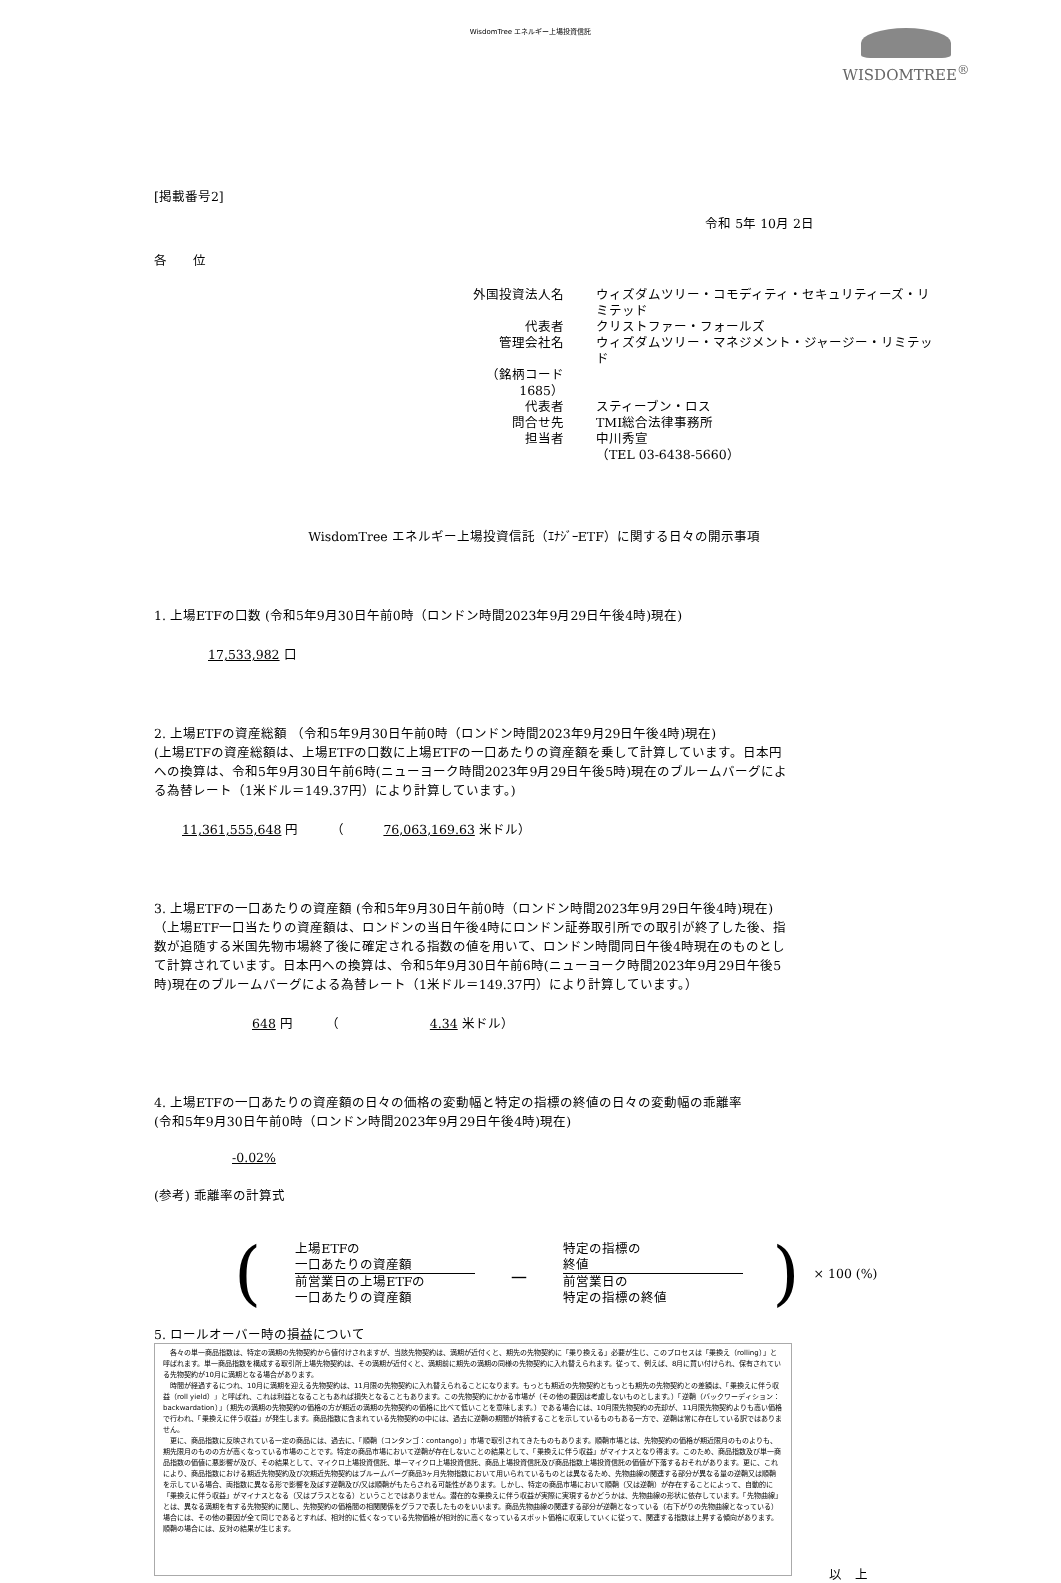WisdomTree エネルギー上場投資信託
WISDOMTREE<sup>®</sup>
[掲載番号2]
令和 5年 10月 2日
各　　位
外国投資法人名 ウィズダムツリー・コモディティ・セキュリティーズ・リミテッド 代表者 クリストファー・フォールズ 管理会社名 ウィズダムツリー・マネジメント・ジャージー・リミテッド （銘柄コード　1685） 代表者 スティーブン・ロス 問合せ先 TMI総合法律事務所 担当者 中川秀宣 （TEL 03-6438-5660）
WisdomTree エネルギー上場投資信託（ｴﾅｼﾞｰETF）に関する日々の開示事項
1. 上場ETFの口数 (令和5年9月30日午前0時（ロンドン時間2023年9月29日午後4時)現在)
17,533,982 口
2. 上場ETFの資産総額 （令和5年9月30日午前0時（ロンドン時間2023年9月29日午後4時)現在)
(上場ETFの資産総額は、上場ETFの口数に上場ETFの一口あたりの資産額を乗して計算しています。日本円への換算は、令和5年9月30日午前6時(ニューヨーク時間2023年9月29日午後5時)現在のブルームバーグによる為替レート（1米ドル＝149.37円）により計算しています。)
11,361,555,648 円　　　（　　　76,063,169.63 米ドル）
3. 上場ETFの一口あたりの資産額 (令和5年9月30日午前0時（ロンドン時間2023年9月29日午後4時)現在)
（上場ETF一口当たりの資産額は、ロンドンの当日午後4時にロンドン証券取引所での取引が終了した後、指数が追随する米国先物市場終了後に確定される指数の値を用いて、ロンドン時間同日午後4時現在のものとして計算されています。日本円への換算は、令和5年9月30日午前6時(ニューヨーク時間2023年9月29日午後5時)現在のブルームバーグによる為替レート（1米ドル＝149.37円）により計算しています。）
648 円　　　（　　　　　　　4.34 米ドル）
4. 上場ETFの一口あたりの資産額の日々の価格の変動幅と特定の指標の終値の日々の変動幅の乖離率
(令和5年9月30日午前0時（ロンドン時間2023年9月29日午後4時)現在)
-0.02%
(参考) 乖離率の計算式
(
上場ETFの
一口あたりの資産額
前営業日の上場ETFの
一口あたりの資産額
－
特定の指標の
終値
前営業日の
特定の指標の終値
) × 100 (%)
5. ロールオーバー時の損益について
　各々の単一商品指数は、特定の満期の先物契約から値付けされますが、当該先物契約は、満期が近付くと、期先の先物契約に「乗り換える」必要が生じ、このプロセスは「乗換え（rolling）」と呼ばれます。単一商品指数を構成する取引所上場先物契約は、その満期が近付くと、満期前に期先の満期の同様の先物契約に入れ替えられます。従って、例えば、8月に買い付けられ、保有されている先物契約が10月に満期となる場合があります。
　時間が経過するにつれ、10月に満期を迎える先物契約は、11月限の先物契約に入れ替えられることになります。もっとも期近の先物契約ともっとも期先の先物契約との差額は、「乗換えに伴う収益（roll yield）」と呼ばれ、これは利益となることもあれば損失となることもあります。この先物契約にかかる市場が（その他の要因は考慮しないものとします。）「逆鞘（バックワーディション：backwardation）」（期先の満期の先物契約の価格の方が期近の満期の先物契約の価格に比べて低いことを意味します。）である場合には、10月限先物契約の売却が、11月限先物契約よりも高い価格で行われ、「乗換えに伴う収益」が発生します。商品指数に含まれている先物契約の中には、過去に逆鞘の期間が持続することを示しているものもある一方で、逆鞘は常に存在している訳ではありません。
　更に、商品指数に反映されている一定の商品には、過去に、「順鞘（コンタンゴ：contango）」市場で取引されてきたものもあります。順鞘市場とは、先物契約の価格が期近限月のものよりも、期先限月のものの方が高くなっている市場のことです。特定の商品市場において逆鞘が存在しないことの結果として、「乗換えに伴う収益」がマイナスとなり得ます。このため、商品指数及び単一商品指数の価値に悪影響が及び、その結果として、マイクロ上場投資信託、単一マイクロ上場投資信託、商品上場投資信託及び商品指数上場投資信託の価値が下落するおそれがあります。更に、これにより、商品指数における期近先物契約及び次期近先物契約はブルームバーグ商品3ヶ月先物指数において用いられているものとは異なるため、先物曲線の関連する部分が異なる量の逆鞘又は順鞘を示している場合、両指数に異なる形で影響を及ぼす逆鞘及び/又は順鞘がもたらされる可能性があります。しかし、特定の商品市場において順鞘（又は逆鞘）が存在することによって、自動的に「乗換えに伴う収益」がマイナスとなる（又はプラスとなる）ということではありません。潜在的な乗換えに伴う収益が実際に実現するかどうかは、先物曲線の形状に依存しています。「先物曲線」とは、異なる満期を有する先物契約に関し、先物契約の価格間の相関関係をグラフで表したものをいいます。商品先物曲線の関連する部分が逆鞘となっている（右下がりの先物曲線となっている）場合には、その他の要因が全て同じであるとすれば、相対的に低くなっている先物価格が相対的に高くなっているスポット価格に収束していくに従って、関連する指数は上昇する傾向があります。順鞘の場合には、反対の結果が生じます。
以　上